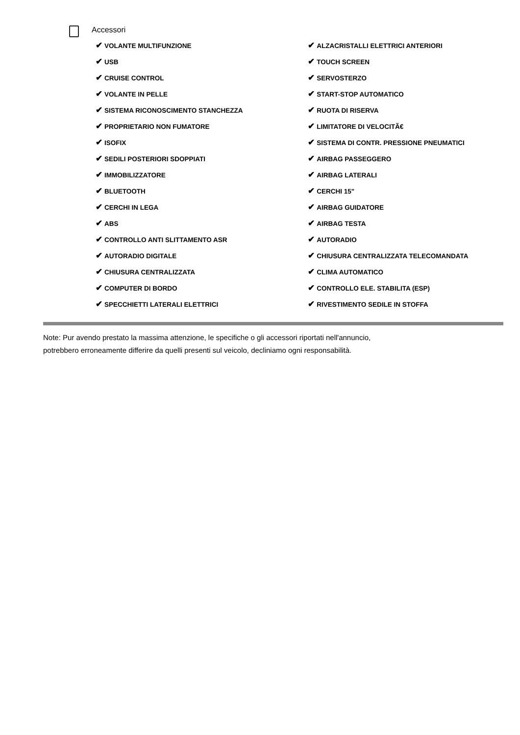Accessori
| ✔ VOLANTE MULTIFUNZIONE | ✔ ALZACRISTALLI ELETTRICI ANTERIORI |
| ✔ USB | ✔ TOUCH SCREEN |
| ✔ CRUISE CONTROL | ✔ SERVOSTERZO |
| ✔ VOLANTE IN PELLE | ✔ START-STOP AUTOMATICO |
| ✔ SISTEMA RICONOSCIMENTO STANCHEZZA | ✔ RUOTA DI RISERVA |
| ✔ PROPRIETARIO NON FUMATORE | ✔ LIMITATORE DI VELOCITÃ€ |
| ✔ ISOFIX | ✔ SISTEMA DI CONTR. PRESSIONE PNEUMATICI |
| ✔ SEDILI POSTERIORI SDOPPIATI | ✔ AIRBAG PASSEGGERO |
| ✔ IMMOBILIZZATORE | ✔ AIRBAG LATERALI |
| ✔ BLUETOOTH | ✔ CERCHI 15" |
| ✔ CERCHI IN LEGA | ✔ AIRBAG GUIDATORE |
| ✔ ABS | ✔ AIRBAG TESTA |
| ✔ CONTROLLO ANTI SLITTAMENTO ASR | ✔ AUTORADIO |
| ✔ AUTORADIO DIGITALE | ✔ CHIUSURA CENTRALIZZATA TELECOMANDATA |
| ✔ CHIUSURA CENTRALIZZATA | ✔ CLIMA AUTOMATICO |
| ✔ COMPUTER DI BORDO | ✔ CONTROLLO ELE. STABILITA (ESP) |
| ✔ SPECCHIETTI LATERALI ELETTRICI | ✔ RIVESTIMENTO SEDILE IN STOFFA |
Note: Pur avendo prestato la massima attenzione, le specifiche o gli accessori riportati nell'annuncio,
potrebbero erroneamente differire da quelli presenti sul veicolo, decliniamo ogni responsabilità.